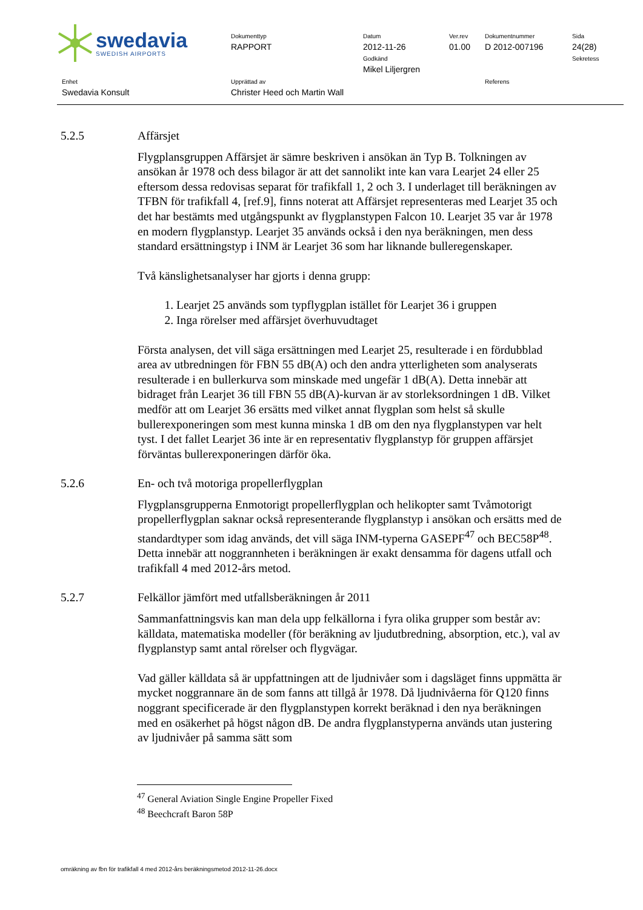swedavia
SWEDISH AIRPORTS
Dokumenttyp
RAPPORT
Datum
2012-11-26
Godkänd
Mikel Liljergren
Ver.rev
01.00
Dokumentnummer
D 2012-007196
Sida
24(28)
Sekretess
Enhet
Swedavia Konsult
Upprättad av
Christer Heed och Martin Wall
Referens
5.2.5 Affärsjet
Flygplansgruppen Affärsjet är sämre beskriven i ansökan än Typ B. Tolkningen av ansökan år 1978 och dess bilagor är att det sannolikt inte kan vara Learjet 24 eller 25 eftersom dessa redovisas separat för trafikfall 1, 2 och 3. I underlaget till beräkningen av TFBN för trafikfall 4, [ref.9], finns noterat att Affärsjet representeras med Learjet 35 och det har bestämts med utgångspunkt av flygplanstypen Falcon 10. Learjet 35 var år 1978 en modern flygplanstyp. Learjet 35 används också i den nya beräkningen, men dess standard ersättningstyp i INM är Learjet 36 som har liknande bulleregenskaper.
Två känslighetsanalyser har gjorts i denna grupp:
1. Learjet 25 används som typflygplan istället för Learjet 36 i gruppen
2. Inga rörelser med affärsjet överhuvudtaget
Första analysen, det vill säga ersättningen med Learjet 25, resulterade i en fördubblad area av utbredningen för FBN 55 dB(A) och den andra ytterligheten som analyserats resulterade i en bullerkurva som minskade med ungefär 1 dB(A). Detta innebär att bidraget från Learjet 36 till FBN 55 dB(A)-kurvan är av storleksordningen 1 dB. Vilket medför att om Learjet 36 ersätts med vilket annat flygplan som helst så skulle bullerexponeringen som mest kunna minska 1 dB om den nya flygplanstypen var helt tyst. I det fallet Learjet 36 inte är en representativ flygplanstyp för gruppen affärsjet förväntas bullerexponeringen därför öka.
5.2.6 En- och två motoriga propellerflygplan
Flygplansgrupperna Enmotorigt propellerflygplan och helikopter samt Tvåmotorigt propellerflygplan saknar också representerande flygplanstyp i ansökan och ersätts med de standardtyper som idag används, det vill säga INM-typerna GASEPF<sup>47</sup> och BEC58P<sup>48</sup>. Detta innebär att noggrannheten i beräkningen är exakt densamma för dagens utfall och trafikfall 4 med 2012-års metod.
5.2.7 Felkällor jämfört med utfallsberäkningen år 2011
Sammanfattningsvis kan man dela upp felkällorna i fyra olika grupper som består av: källdata, matematiska modeller (för beräkning av ljudutbredning, absorption, etc.), val av flygplanstyp samt antal rörelser och flygvägar.
Vad gäller källdata så är uppfattningen att de ljudnivåer som i dagsläget finns uppmätta är mycket noggrannare än de som fanns att tillgå år 1978. Då ljudnivåerna för Q120 finns noggrant specificerade är den flygplanstypen korrekt beräknad i den nya beräkningen med en osäkerhet på högst någon dB. De andra flygplanstyperna används utan justering av ljudnivåer på samma sätt som
<sup>47</sup> General Aviation Single Engine Propeller Fixed
<sup>48</sup> Beechcraft Baron 58P
omräkning av fbn för trafikfall 4 med 2012-års beräkningsmetod 2012-11-26.docx